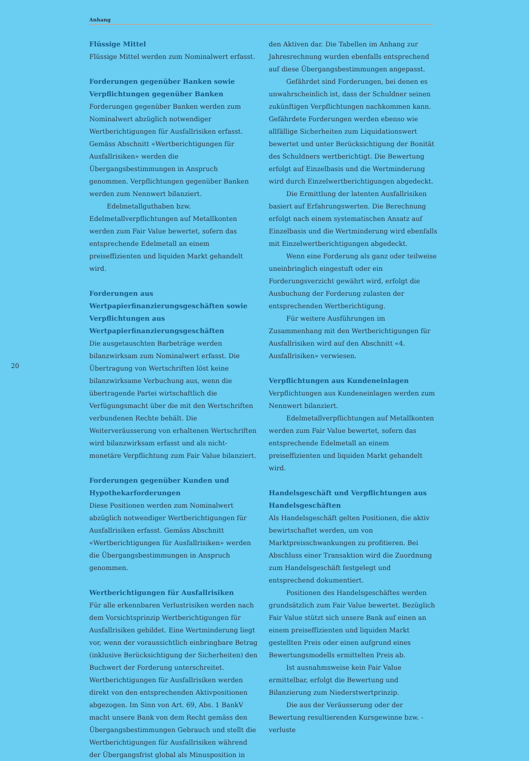Anhang
20
Flüssige Mittel
Flüssige Mittel werden zum Nominalwert erfasst.
Forderungen gegenüber Banken sowie Verpflichtungen gegenüber Banken
Forderungen gegenüber Banken werden zum Nominalwert abzüglich notwendiger Wertberichtigungen für Ausfallrisiken erfasst. Gemäss Abschnitt «Wertberichtigungen für Ausfallrisiken» werden die Übergangsbestimmungen in Anspruch genommen. Verpflichtungen gegenüber Banken werden zum Nennwert bilanziert.
Edelmetallguthaben bzw. Edelmetallverpflichtungen auf Metallkonten werden zum Fair Value bewertet, sofern das entsprechende Edelmetall an einem preiseffizienten und liquiden Markt gehandelt wird.
Forderungen aus Wertpapierfinanzierungsgeschäften sowie Verpflichtungen aus Wertpapierfinanzierungsgeschäften
Die ausgetauschten Barbeträge werden bilanzwirksam zum Nominalwert erfasst. Die Übertragung von Wertschriften löst keine bilanzwirksame Verbuchung aus, wenn die übertragende Partei wirtschaftlich die Verfügungsmacht über die mit den Wertschriften verbundenen Rechte behält. Die Weiterveräusserung von erhaltenen Wertschriften wird bilanzwirksam erfasst und als nicht-monetäre Verpflichtung zum Fair Value bilanziert.
Forderungen gegenüber Kunden und Hypothekarforderungen
Diese Positionen werden zum Nominalwert abzüglich notwendiger Wertberichtigungen für Ausfallrisiken erfasst. Gemäss Abschnitt «Wertberichtigungen für Ausfallrisiken» werden die Übergangsbestimmungen in Anspruch genommen.
Wertberichtigungen für Ausfallrisiken
Für alle erkennbaren Verlustrisiken werden nach dem Vorsichtsprinzip Wertberichtigungen für Ausfallrisiken gebildet. Eine Wertminderung liegt vor, wenn der voraussichtlich einbringbare Betrag (inklusive Berücksichtigung der Sicherheiten) den Buchwert der Forderung unterschreitet. Wertberichtigungen für Ausfallrisiken werden direkt von den entsprechenden Aktivpositionen abgezogen. Im Sinn von Art. 69, Abs. 1 BankV macht unsere Bank von dem Recht gemäss den Übergangsbestimmungen Gebrauch und stellt die Wertberichtigungen für Ausfallrisiken während der Übergangsfrist global als Minusposition in
den Aktiven dar. Die Tabellen im Anhang zur Jahresrechnung wurden ebenfalls entsprechend auf diese Übergangsbestimmungen angepasst.
Gefährdet sind Forderungen, bei denen es unwahrscheinlich ist, dass der Schuldner seinen zukünftigen Verpflichtungen nachkommen kann. Gefährdete Forderungen werden ebenso wie allfällige Sicherheiten zum Liquidationswert bewertet und unter Berücksichtigung der Bonität des Schuldners wertberichtigt. Die Bewertung erfolgt auf Einzelbasis und die Wertminderung wird durch Einzelwertberichtigungen abgedeckt.
Die Ermittlung der latenten Ausfallrisiken basiert auf Erfahrungswerten. Die Berechnung erfolgt nach einem systematischen Ansatz auf Einzelbasis und die Wertminderung wird ebenfalls mit Einzelwertberichtigungen abgedeckt.
Wenn eine Forderung als ganz oder teilweise uneinbringlich eingestuft oder ein Forderungsverzicht gewährt wird, erfolgt die Ausbuchung der Forderung zulasten der entsprechenden Wertberichtigung.
Für weitere Ausführungen im Zusammenhang mit den Wertberichtigungen für Ausfallrisiken wird auf den Abschnitt «4. Ausfallrisiken» verwiesen.
Verpflichtungen aus Kundeneinlagen
Verpflichtungen aus Kundeneinlagen werden zum Nennwert bilanziert.
Edelmetallverpflichtungen auf Metallkonten werden zum Fair Value bewertet, sofern das entsprechende Edelmetall an einem preiseffizienten und liquiden Markt gehandelt wird.
Handelsgeschäft und Verpflichtungen aus Handelsgeschäften
Als Handelsgeschäft gelten Positionen, die aktiv bewirtschaftet werden, um von Marktpreisschwankungen zu profitieren. Bei Abschluss einer Transaktion wird die Zuordnung zum Handelsgeschäft festgelegt und entsprechend dokumentiert.
Positionen des Handelsgeschäftes werden grundsätzlich zum Fair Value bewertet. Bezüglich Fair Value stützt sich unsere Bank auf einen an einem preiseffizienten und liquiden Markt gestellten Preis oder einen aufgrund eines Bewertungsmodells ermittelten Preis ab.
Ist ausnahmsweise kein Fair Value ermittelbar, erfolgt die Bewertung und Bilanzierung zum Niederstwertprinzip.
Die aus der Veräusserung oder der Bewertung resultierenden Kursgewinne bzw. -verluste